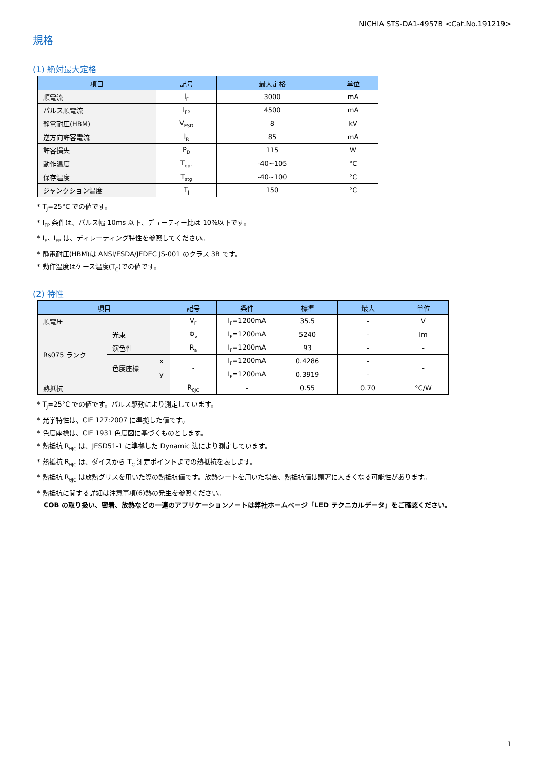NICHIA STS-DA1-4957B <Cat.No.191219>
規格
(1) 絶対最大定格
| 項目 | 記号 | 最大定格 | 単位 |
| --- | --- | --- | --- |
| 順電流 | I<sub>F</sub> | 3000 | mA |
| パルス順電流 | I<sub>FP</sub> | 4500 | mA |
| 静電耐圧(HBM) | V<sub>ESD</sub> | 8 | kV |
| 逆方向許容電流 | I<sub>R</sub> | 85 | mA |
| 許容損失 | P<sub>D</sub> | 115 | W |
| 動作温度 | T<sub>opr</sub> | -40~105 | °C |
| 保存温度 | T<sub>stg</sub> | -40~100 | °C |
| ジャンクション温度 | T<sub>J</sub> | 150 | °C |
* T<sub>J</sub>=25°C での値です。
* I<sub>FP</sub> 条件は、パルス幅 10ms 以下、デューティー比は 10%以下です。
* I<sub>F</sub>、I<sub>FP</sub> は、ディレーティング特性を参照してください。
* 静電耐圧(HBM)は ANSI/ESDA/JEDEC JS-001 のクラス 3B です。
* 動作温度はケース温度(T<sub>C</sub>)での値です。
(2) 特性
| 項目 | | | 記号 | 条件 | 標準 | 最大 | 単位 |
| --- | --- | --- | --- | --- | --- | --- | --- |
| 順電圧 | | | V<sub>F</sub> | I<sub>F</sub>=1200mA | 35.5 | - | V |
| Rs075 ランク | 光束 | | Φ<sub>v</sub> | I<sub>F</sub>=1200mA | 5240 | - | lm |
| | 演色性 | | R<sub>a</sub> | I<sub>F</sub>=1200mA | 93 | - | - |
| | 色度座標 | x | - | I<sub>F</sub>=1200mA | 0.4286 | - | - |
| | | y | | I<sub>F</sub>=1200mA | 0.3919 | - | |
| 熱抵抗 | | | R<sub>θJC</sub> | - | 0.55 | 0.70 | °C/W |
* T<sub>J</sub>=25°C での値です。パルス駆動により測定しています。
* 光学特性は、CIE 127:2007 に準拠した値です。
* 色度座標は、CIE 1931 色度図に基づくものとします。
* 熱抵抗 R<sub>θJC</sub> は、JESD51-1 に準拠した Dynamic 法により測定しています。
* 熱抵抗 R<sub>θJC</sub> は、ダイスから T<sub>C</sub> 測定ポイントまでの熱抵抗を表します。
* 熱抵抗 R<sub>θJC</sub> は放熱グリスを用いた際の熱抵抗値です。放熱シートを用いた場合、熱抵抗値は顕著に大きくなる可能性があります。
* 熱抵抗に関する詳細は注意事項(6)熱の発生を参照ください。
COB の取り扱い、密着、放熱などの一連のアプリケーションノートは弊社ホームページ「LED テクニカルデータ」をご確認ください。
1